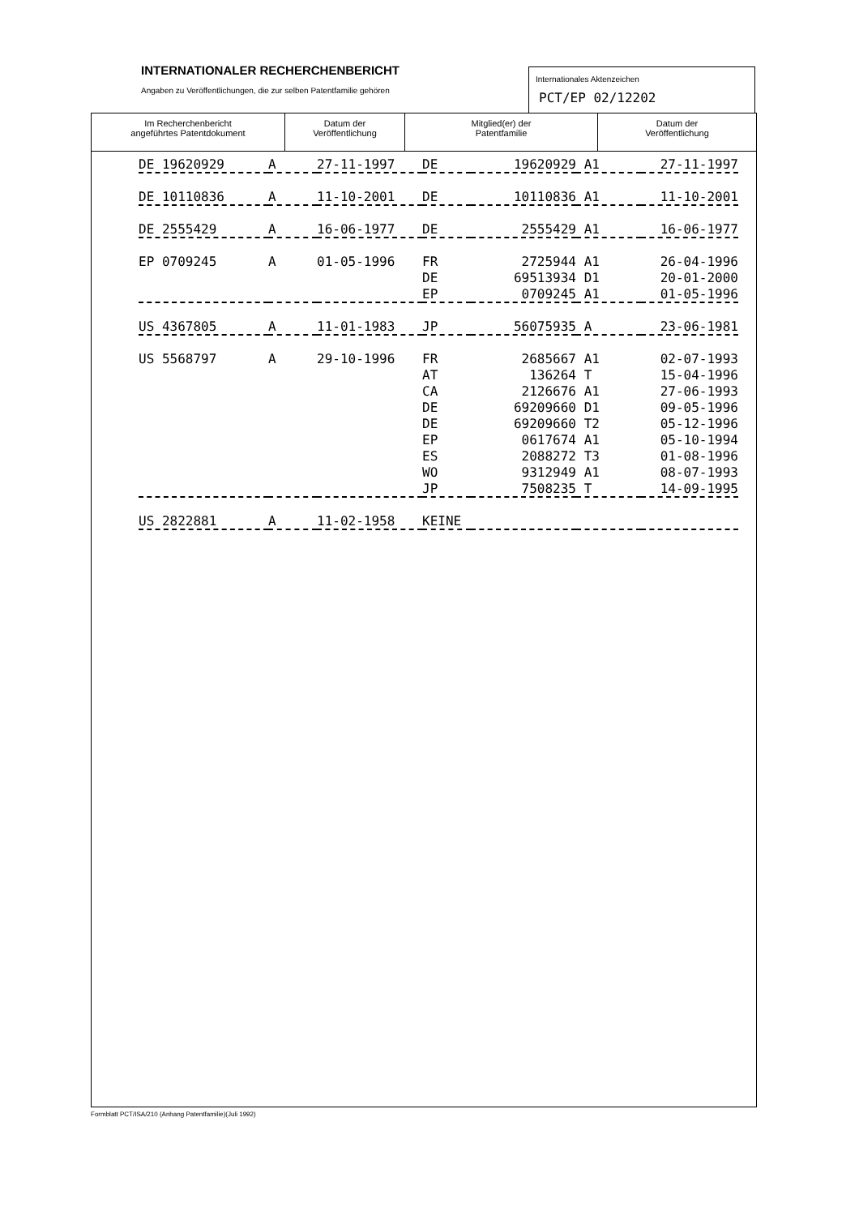INTERNATIONALER RECHERCHENBERICHT
Angaben zu Veröffentlichungen, die zur selben Patentfamilie gehören
Internationales Aktenzeichen
PCT/EP 02/12202
Im Recherchenbericht
angeführtes Patentdokument
Datum der
Veröffentlichung
Mitglied(er) der
Patentfamilie
Datum der
Veröffentlichung
| DE 19620929 | A | 27-11-1997 | DE | 19620929 | A1 | 27-11-1997 |
| DE 10110836 | A | 11-10-2001 | DE | 10110836 | A1 | 11-10-2001 |
| DE 2555429 | A | 16-06-1977 | DE | 2555429 | A1 | 16-06-1977 |
| EP 0709245 | A | 01-05-1996 | FR | 2725944 | A1 | 26-04-1996 |
| | | | DE | 69513934 | D1 | 20-01-2000 |
| | | | EP | 0709245 | A1 | 01-05-1996 |
| US 4367805 | A | 11-01-1983 | JP | 56075935 | A | 23-06-1981 |
| US 5568797 | A | 29-10-1996 | FR | 2685667 | A1 | 02-07-1993 |
| | | | AT | 136264 | T | 15-04-1996 |
| | | | CA | 2126676 | A1 | 27-06-1993 |
| | | | DE | 69209660 | D1 | 09-05-1996 |
| | | | DE | 69209660 | T2 | 05-12-1996 |
| | | | EP | 0617674 | A1 | 05-10-1994 |
| | | | ES | 2088272 | T3 | 01-08-1996 |
| | | | WO | 9312949 | A1 | 08-07-1993 |
| | | | JP | 7508235 | T | 14-09-1995 |
| US 2822881 | A | 11-02-1958 | KEINE | | | |
Formblatt PCT/ISA/210 (Anhang Patentfamilie)(Juli 1992)